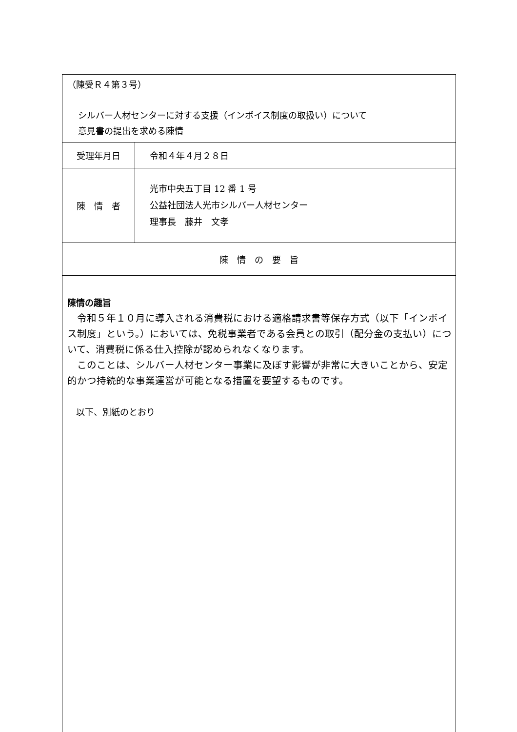| （陳受Ｒ４第３号） シルバー人材センターに対する支援（インボイス制度の取扱い）について 意見書の提出を求める陳情 | |
| 受理年月日 | 令和４年４月２８日 |
| 陳 情 者 | 光市中央五丁目 12 番 1 号 公益社団法人光市シルバー人材センター 理事長 藤井 文孝 |
| 陳 情 の 要 旨 | |
| 陳情の趣旨 令和５年１０月に導入される消費税における適格請求書等保存方式（以下「インボイス制度」という。）においては、免税事業者である会員との取引（配分金の支払い）について、消費税に係る仕入控除が認められなくなります。 このことは、シルバー人材センター事業に及ぼす影響が非常に大きいことから、安定的かつ持続的な事業運営が可能となる措置を要望するものです。 以下、別紙のとおり | |